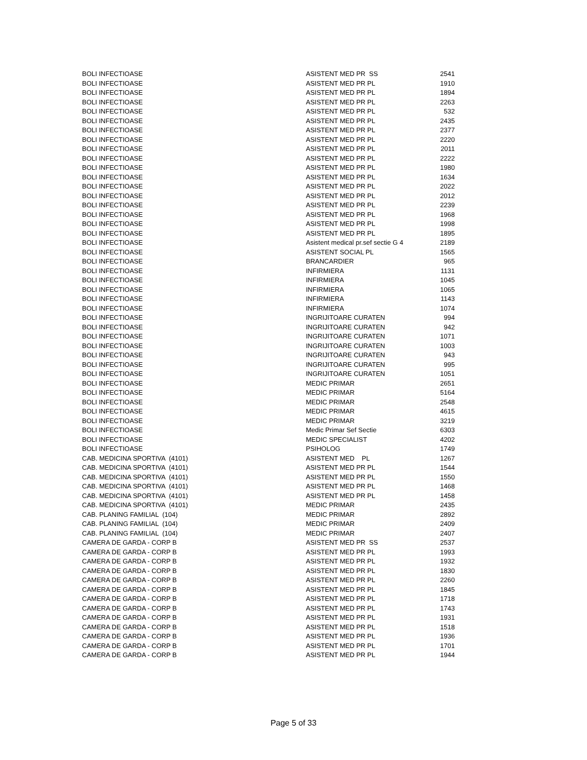| BOLI INFECTIOASE | ASISTENT MED PR SS | 2541 |
| BOLI INFECTIOASE | ASISTENT MED PR PL | 1910 |
| BOLI INFECTIOASE | ASISTENT MED PR PL | 1894 |
| BOLI INFECTIOASE | ASISTENT MED PR PL | 2263 |
| BOLI INFECTIOASE | ASISTENT MED PR PL | 532 |
| BOLI INFECTIOASE | ASISTENT MED PR PL | 2435 |
| BOLI INFECTIOASE | ASISTENT MED PR PL | 2377 |
| BOLI INFECTIOASE | ASISTENT MED PR PL | 2220 |
| BOLI INFECTIOASE | ASISTENT MED PR PL | 2011 |
| BOLI INFECTIOASE | ASISTENT MED PR PL | 2222 |
| BOLI INFECTIOASE | ASISTENT MED PR PL | 1980 |
| BOLI INFECTIOASE | ASISTENT MED PR PL | 1634 |
| BOLI INFECTIOASE | ASISTENT MED PR PL | 2022 |
| BOLI INFECTIOASE | ASISTENT MED PR PL | 2012 |
| BOLI INFECTIOASE | ASISTENT MED PR PL | 2239 |
| BOLI INFECTIOASE | ASISTENT MED PR PL | 1968 |
| BOLI INFECTIOASE | ASISTENT MED PR PL | 1998 |
| BOLI INFECTIOASE | ASISTENT MED PR PL | 1895 |
| BOLI INFECTIOASE | Asistent medical pr.sef sectie G 4 | 2189 |
| BOLI INFECTIOASE | ASISTENT SOCIAL PL | 1565 |
| BOLI INFECTIOASE | BRANCARDIER | 965 |
| BOLI INFECTIOASE | INFIRMIERA | 1131 |
| BOLI INFECTIOASE | INFIRMIERA | 1045 |
| BOLI INFECTIOASE | INFIRMIERA | 1065 |
| BOLI INFECTIOASE | INFIRMIERA | 1143 |
| BOLI INFECTIOASE | INFIRMIERA | 1074 |
| BOLI INFECTIOASE | INGRIJITOARE CURATEN | 994 |
| BOLI INFECTIOASE | INGRIJITOARE CURATEN | 942 |
| BOLI INFECTIOASE | INGRIJITOARE CURATEN | 1071 |
| BOLI INFECTIOASE | INGRIJITOARE CURATEN | 1003 |
| BOLI INFECTIOASE | INGRIJITOARE CURATEN | 943 |
| BOLI INFECTIOASE | INGRIJITOARE CURATEN | 995 |
| BOLI INFECTIOASE | INGRIJITOARE CURATEN | 1051 |
| BOLI INFECTIOASE | MEDIC PRIMAR | 2651 |
| BOLI INFECTIOASE | MEDIC PRIMAR | 5164 |
| BOLI INFECTIOASE | MEDIC PRIMAR | 2548 |
| BOLI INFECTIOASE | MEDIC PRIMAR | 4615 |
| BOLI INFECTIOASE | MEDIC PRIMAR | 3219 |
| BOLI INFECTIOASE | Medic Primar Sef Sectie | 6303 |
| BOLI INFECTIOASE | MEDIC SPECIALIST | 4202 |
| BOLI INFECTIOASE | PSIHOLOG | 1749 |
| CAB. MEDICINA SPORTIVA (4101) | ASISTENT MED PL | 1267 |
| CAB. MEDICINA SPORTIVA (4101) | ASISTENT MED PR PL | 1544 |
| CAB. MEDICINA SPORTIVA (4101) | ASISTENT MED PR PL | 1550 |
| CAB. MEDICINA SPORTIVA (4101) | ASISTENT MED PR PL | 1468 |
| CAB. MEDICINA SPORTIVA (4101) | ASISTENT MED PR PL | 1458 |
| CAB. MEDICINA SPORTIVA (4101) | MEDIC PRIMAR | 2435 |
| CAB. PLANING FAMILIAL (104) | MEDIC PRIMAR | 2892 |
| CAB. PLANING FAMILIAL (104) | MEDIC PRIMAR | 2409 |
| CAB. PLANING FAMILIAL (104) | MEDIC PRIMAR | 2407 |
| CAMERA DE GARDA - CORP B | ASISTENT MED PR SS | 2537 |
| CAMERA DE GARDA - CORP B | ASISTENT MED PR PL | 1993 |
| CAMERA DE GARDA - CORP B | ASISTENT MED PR PL | 1932 |
| CAMERA DE GARDA - CORP B | ASISTENT MED PR PL | 1830 |
| CAMERA DE GARDA - CORP B | ASISTENT MED PR PL | 2260 |
| CAMERA DE GARDA - CORP B | ASISTENT MED PR PL | 1845 |
| CAMERA DE GARDA - CORP B | ASISTENT MED PR PL | 1718 |
| CAMERA DE GARDA - CORP B | ASISTENT MED PR PL | 1743 |
| CAMERA DE GARDA - CORP B | ASISTENT MED PR PL | 1931 |
| CAMERA DE GARDA - CORP B | ASISTENT MED PR PL | 1518 |
| CAMERA DE GARDA - CORP B | ASISTENT MED PR PL | 1936 |
| CAMERA DE GARDA - CORP B | ASISTENT MED PR PL | 1701 |
| CAMERA DE GARDA - CORP B | ASISTENT MED PR PL | 1944 |
Page 5 of 33